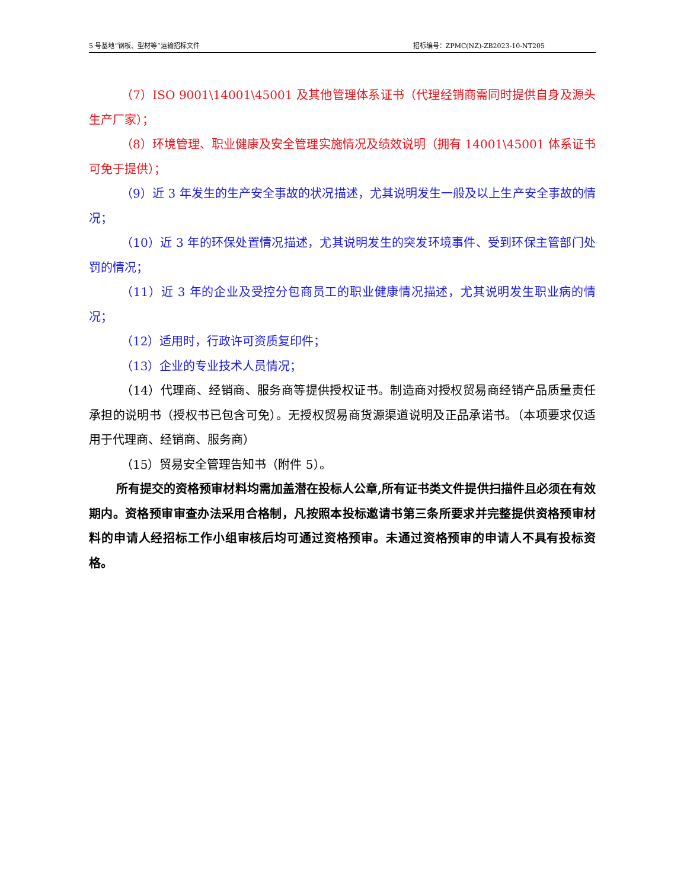5 号基地“钢板、型材等”运输招标文件 招标编号：ZPMC(NZ)-ZB2023-10-NT205
（7）ISO 9001\14001\45001 及其他管理体系证书（代理经销商需同时提供自身及源头生产厂家）；
（8）环境管理、职业健康及安全管理实施情况及绩效说明（拥有 14001\45001 体系证书可免于提供）；
（9）近 3 年发生的生产安全事故的状况描述，尤其说明发生一般及以上生产安全事故的情况；
（10）近 3 年的环保处置情况描述，尤其说明发生的突发环境事件、受到环保主管部门处罚的情况；
（11）近 3 年的企业及受控分包商员工的职业健康情况描述，尤其说明发生职业病的情况；
（12）适用时，行政许可资质复印件；
（13）企业的专业技术人员情况；
（14）代理商、经销商、服务商等提供授权证书。制造商对授权贸易商经销产品质量责任承担的说明书（授权书已包含可免）。无授权贸易商货源渠道说明及正品承诺书。（本项要求仅适用于代理商、经销商、服务商）
（15）贸易安全管理告知书（附件 5）。
所有提交的资格预审材料均需加盖潜在投标人公章,所有证书类文件提供扫描件且必须在有效期内。资格预审审查办法采用合格制，凡按照本投标邀请书第三条所要求并完整提供资格预审材料的申请人经招标工作小组审核后均可通过资格预审。未通过资格预审的申请人不具有投标资格。